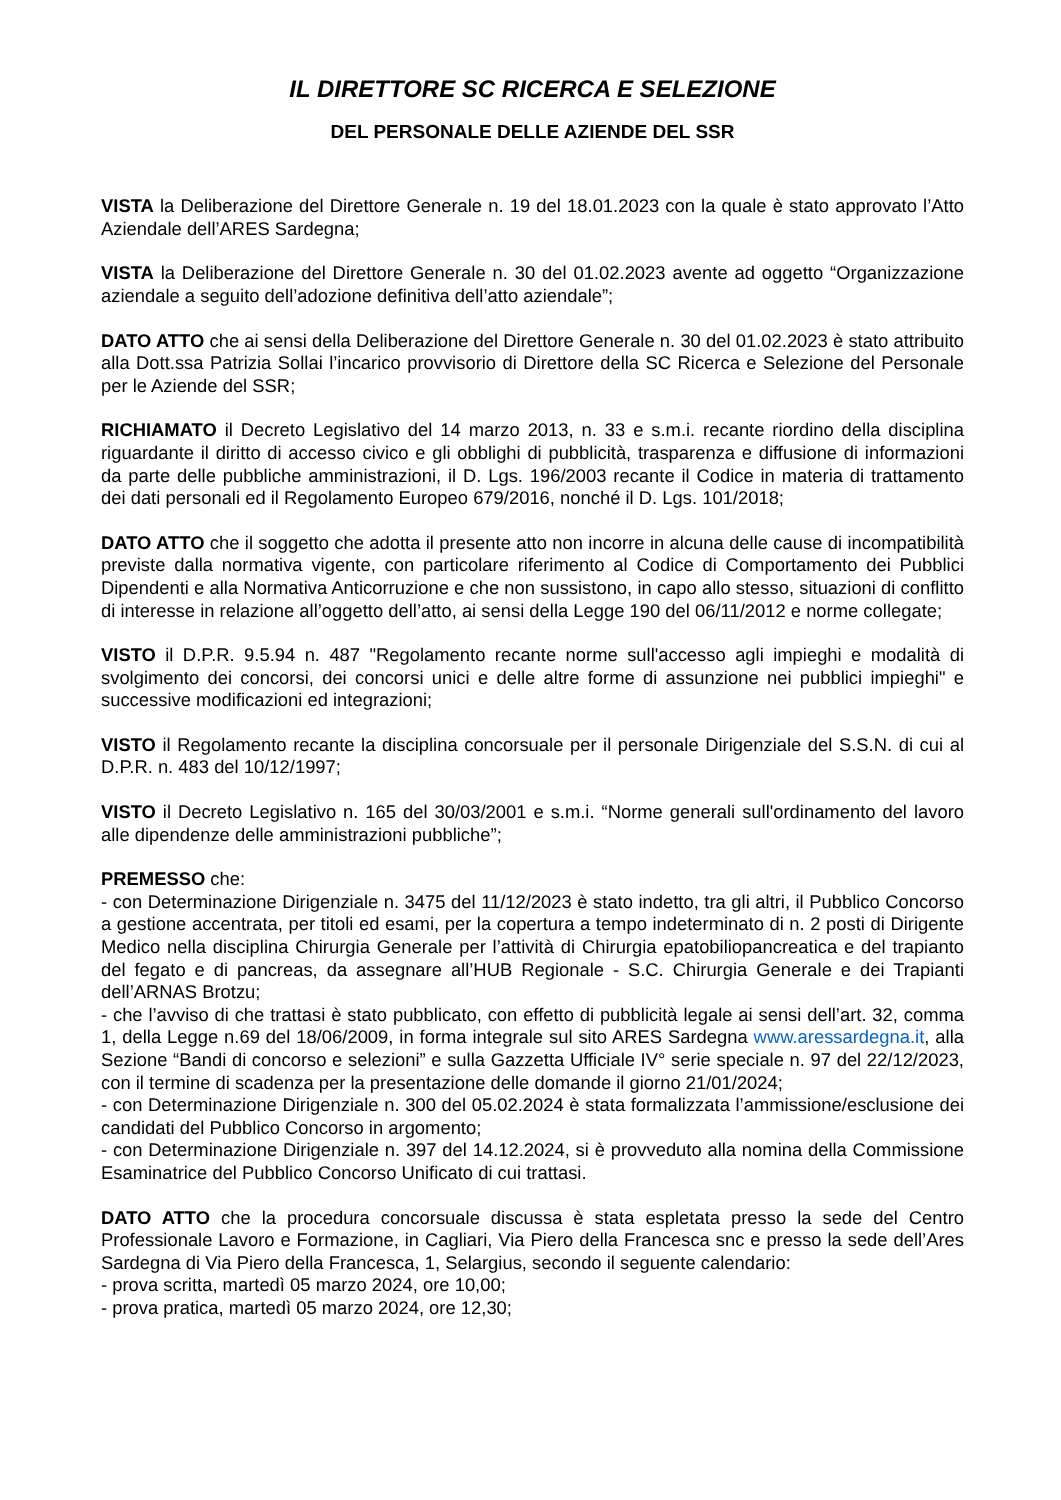IL DIRETTORE SC RICERCA E SELEZIONE
DEL PERSONALE DELLE AZIENDE DEL SSR
VISTA la Deliberazione del Direttore Generale n. 19 del 18.01.2023 con la quale è stato approvato l’Atto Aziendale dell’ARES Sardegna;
VISTA la Deliberazione del Direttore Generale n. 30 del 01.02.2023 avente ad oggetto “Organizzazione aziendale a seguito dell’adozione definitiva dell’atto aziendale”;
DATO ATTO che ai sensi della Deliberazione del Direttore Generale n. 30 del 01.02.2023 è stato attribuito alla Dott.ssa Patrizia Sollai l’incarico provvisorio di Direttore della SC Ricerca e Selezione del Personale per le Aziende del SSR;
RICHIAMATO il Decreto Legislativo del 14 marzo 2013, n. 33 e s.m.i. recante riordino della disciplina riguardante il diritto di accesso civico e gli obblighi di pubblicità, trasparenza e diffusione di informazioni da parte delle pubbliche amministrazioni, il D. Lgs. 196/2003 recante il Codice in materia di trattamento dei dati personali ed il Regolamento Europeo 679/2016, nonché il D. Lgs. 101/2018;
DATO ATTO che il soggetto che adotta il presente atto non incorre in alcuna delle cause di incompatibilità previste dalla normativa vigente, con particolare riferimento al Codice di Comportamento dei Pubblici Dipendenti e alla Normativa Anticorruzione e che non sussistono, in capo allo stesso, situazioni di conflitto di interesse in relazione all’oggetto dell’atto, ai sensi della Legge 190 del 06/11/2012 e norme collegate;
VISTO il D.P.R. 9.5.94 n. 487 "Regolamento recante norme sull'accesso agli impieghi e modalità di svolgimento dei concorsi, dei concorsi unici e delle altre forme di assunzione nei pubblici impieghi" e successive modificazioni ed integrazioni;
VISTO il Regolamento recante la disciplina concorsuale per il personale Dirigenziale del S.S.N. di cui al D.P.R. n. 483 del 10/12/1997;
VISTO il Decreto Legislativo n. 165 del 30/03/2001 e s.m.i. “Norme generali sull'ordinamento del lavoro alle dipendenze delle amministrazioni pubbliche”;
PREMESSO che:
- con Determinazione Dirigenziale n. 3475 del 11/12/2023 è stato indetto, tra gli altri, il Pubblico Concorso a gestione accentrata, per titoli ed esami, per la copertura a tempo indeterminato di n. 2 posti di Dirigente Medico nella disciplina Chirurgia Generale per l’attività di Chirurgia epatobiliopancreatica e del trapianto del fegato e di pancreas, da assegnare all’HUB Regionale - S.C. Chirurgia Generale e dei Trapianti dell’ARNAS Brotzu;
- che l’avviso di che trattasi è stato pubblicato, con effetto di pubblicità legale ai sensi dell’art. 32, comma 1, della Legge n.69 del 18/06/2009, in forma integrale sul sito ARES Sardegna www.aressardegna.it, alla Sezione “Bandi di concorso e selezioni” e sulla Gazzetta Ufficiale IV° serie speciale n. 97 del 22/12/2023, con il termine di scadenza per la presentazione delle domande il giorno 21/01/2024;
- con Determinazione Dirigenziale n. 300 del 05.02.2024 è stata formalizzata l’ammissione/esclusione dei candidati del Pubblico Concorso in argomento;
- con Determinazione Dirigenziale n. 397 del 14.12.2024, si è provveduto alla nomina della Commissione Esaminatrice del Pubblico Concorso Unificato di cui trattasi.
DATO ATTO che la procedura concorsuale discussa è stata espletata presso la sede del Centro Professionale Lavoro e Formazione, in Cagliari, Via Piero della Francesca snc e presso la sede dell’Ares Sardegna di Via Piero della Francesca, 1, Selargius, secondo il seguente calendario:
- prova scritta, martedì 05 marzo 2024, ore 10,00;
- prova pratica, martedì 05 marzo 2024, ore 12,30;